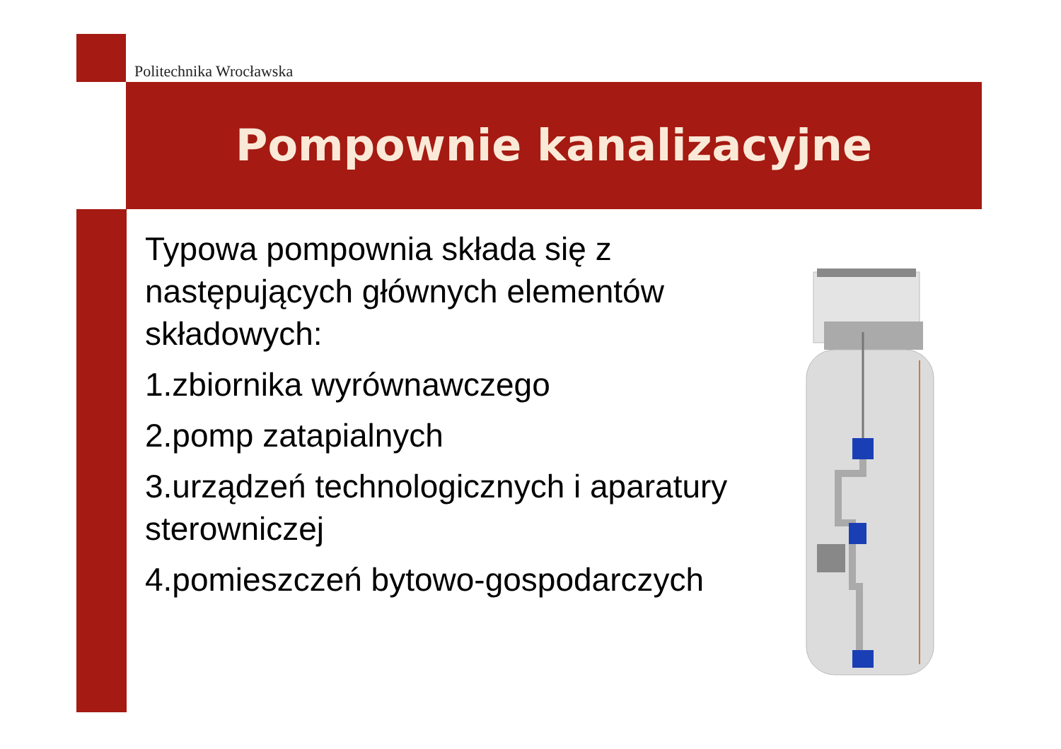Politechnika Wrocławska
Pompownie kanalizacyjne
Typowa pompownia składa się z następujących głównych elementów składowych:
1.zbiornika wyrównawczego
2.pomp zatapialnych
3.urządzeń technologicznych i aparatury sterowniczej
4.pomieszczeń bytowo-gospodarczych